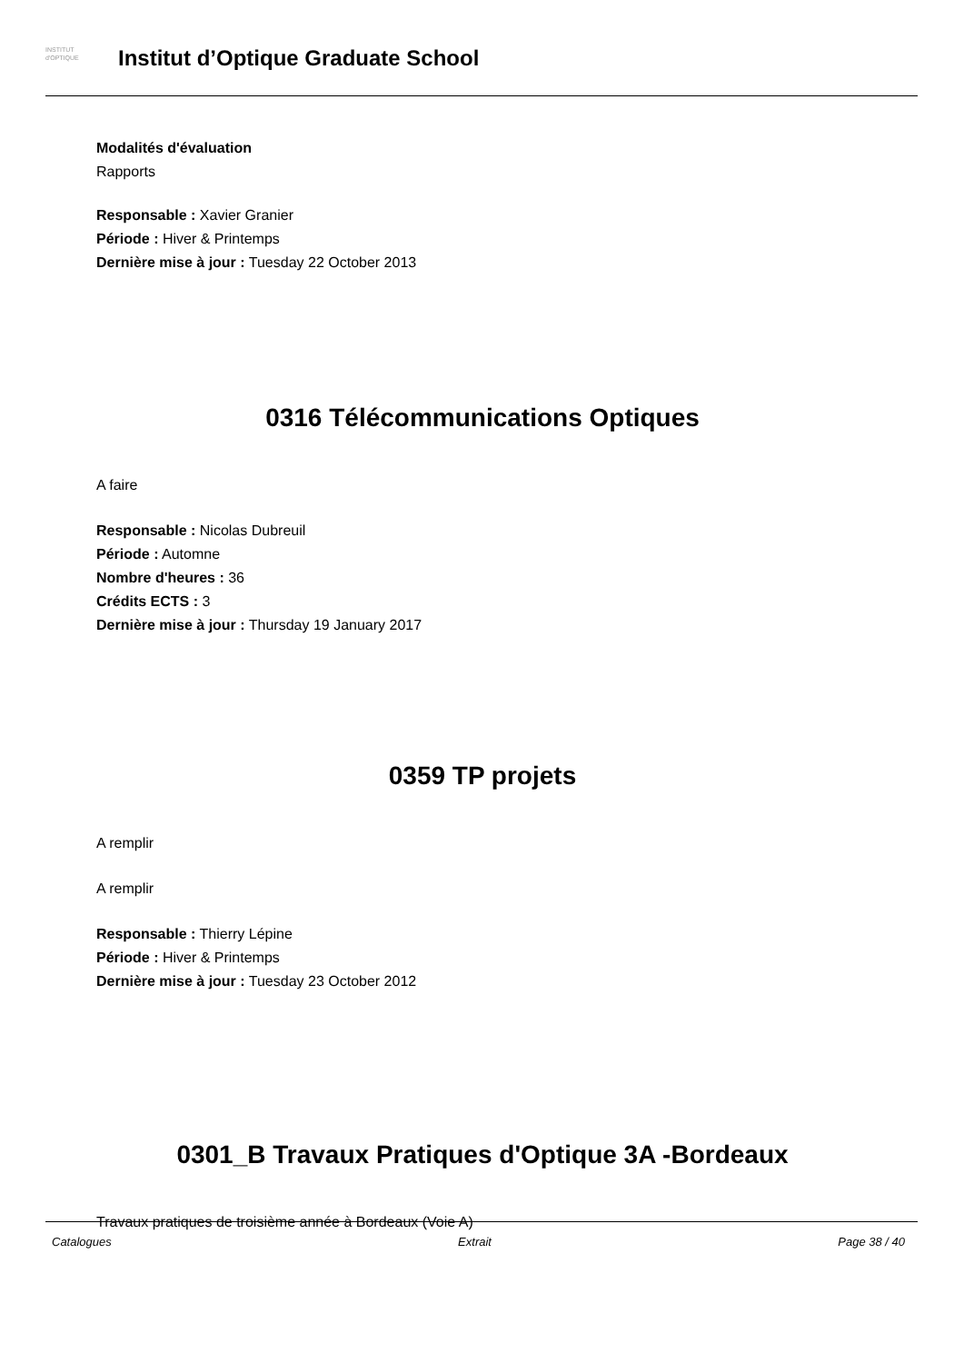INSTITUT
d'OPTIQUE
Institut d’Optique Graduate School
Modalités d'évaluation
Rapports
Responsable : Xavier Granier
Période : Hiver & Printemps
Dernière mise à jour : Tuesday 22 October 2013
0316 Télécommunications Optiques
A faire
Responsable : Nicolas Dubreuil
Période : Automne
Nombre d'heures : 36
Crédits ECTS : 3
Dernière mise à jour : Thursday 19 January 2017
0359 TP projets
A remplir
A remplir
Responsable : Thierry Lépine
Période : Hiver & Printemps
Dernière mise à jour : Tuesday 23 October 2012
0301_B Travaux Pratiques d'Optique 3A -Bordeaux
Travaux pratiques de troisième année à Bordeaux (Voie A)
Catalogues Extrait Page 38 / 40